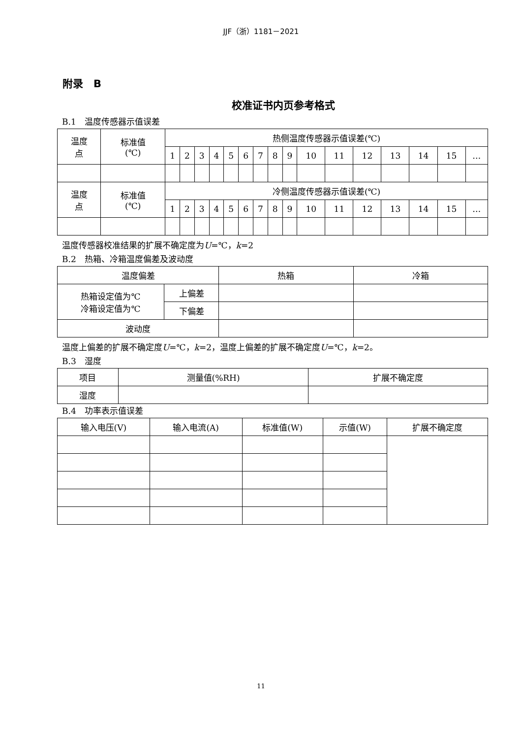JJF（浙）1181－2021
附录　B
校准证书内页参考格式
B.1　温度传感器示值误差
| 温度 点 | 标准值 (℃) | 热侧温度传感器示值误差(℃) | | | | | | | | | | | | | | | |
| --- | --- | --- | --- | --- | --- | --- | --- | --- | --- | --- | --- | --- | --- | --- | --- | --- | --- |
| | | 1 | 2 | 3 | 4 | 5 | 6 | 7 | 8 | 9 | 10 | 11 | 12 | 13 | 14 | 15 | … |
| 温度 点 | 标准值 (℃) | 冷侧温度传感器示值误差(℃) | | | | | | | | | | | | | | | |
| | | 1 | 2 | 3 | 4 | 5 | 6 | 7 | 8 | 9 | 10 | 11 | 12 | 13 | 14 | 15 | … |
温度传感器校准结果的扩展不确定度为U=℃，k=2
B.2　热箱、冷箱温度偏差及波动度
| 温度偏差 | | 热箱 | 冷箱 |
| --- | --- | --- | --- |
| 热箱设定值为℃ 冷箱设定值为℃ | 上偏差 | | |
| | 下偏差 | | |
| 波动度 | | | |
温度上偏差的扩展不确定度U=℃，k=2，温度上偏差的扩展不确定度U=℃，k=2。
B.3　湿度
| 项目 | 测量值(%RH) | 扩展不确定度 |
| --- | --- | --- |
| 湿度 | | |
B.4　功率表示值误差
| 输入电压(V) | 输入电流(A) | 标准值(W) | 示值(W) | 扩展不确定度 |
| --- | --- | --- | --- | --- |
11